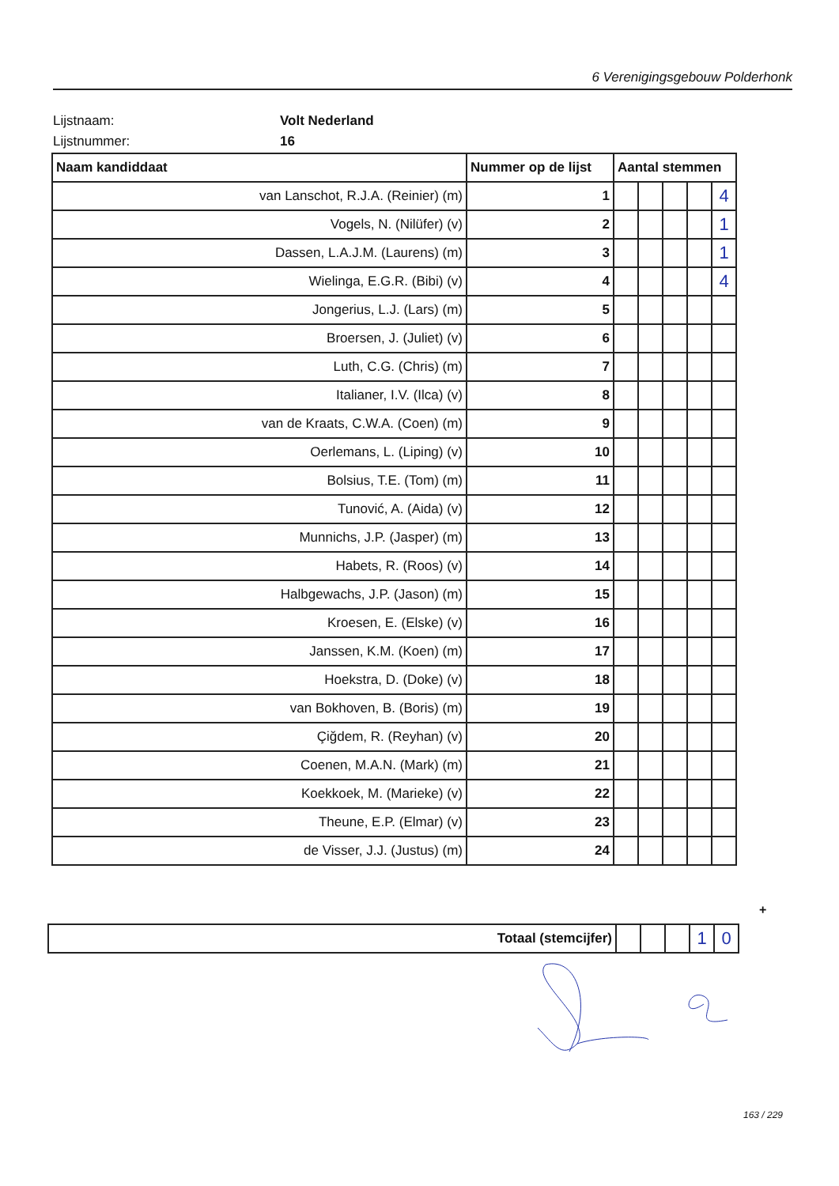6 Verenigingsgebouw Polderhonk
Lijstnaam: Volt Nederland
Lijstnummer: 16
| Naam kandiddaat | Nummer op de lijst | Aantal stemmen | | | | |
| --- | --- | --- | --- | --- | --- | --- |
| van Lanschot, R.J.A. (Reinier) (m) | 1 | | | | | 4 |
| Vogels, N. (Nilüfer) (v) | 2 | | | | | 1 |
| Dassen, L.A.J.M. (Laurens) (m) | 3 | | | | | 1 |
| Wielinga, E.G.R. (Bibi) (v) | 4 | | | | | 4 |
| Jongerius, L.J. (Lars) (m) | 5 | | | | | |
| Broersen, J. (Juliet) (v) | 6 | | | | | |
| Luth, C.G. (Chris) (m) | 7 | | | | | |
| Italianer, I.V. (Ilca) (v) | 8 | | | | | |
| van de Kraats, C.W.A. (Coen) (m) | 9 | | | | | |
| Oerlemans, L. (Liping) (v) | 10 | | | | | |
| Bolsius, T.E. (Tom) (m) | 11 | | | | | |
| Tunović, A. (Aida) (v) | 12 | | | | | |
| Munnichs, J.P. (Jasper) (m) | 13 | | | | | |
| Habets, R. (Roos) (v) | 14 | | | | | |
| Halbgewachs, J.P. (Jason) (m) | 15 | | | | | |
| Kroesen, E. (Elske) (v) | 16 | | | | | |
| Janssen, K.M. (Koen) (m) | 17 | | | | | |
| Hoekstra, D. (Doke) (v) | 18 | | | | | |
| van Bokhoven, B. (Boris) (m) | 19 | | | | | |
| Çiğdem, R. (Reyhan) (v) | 20 | | | | | |
| Coenen, M.A.N. (Mark) (m) | 21 | | | | | |
| Koekkoek, M. (Marieke) (v) | 22 | | | | | |
| Theune, E.P. (Elmar) (v) | 23 | | | | | |
| de Visser, J.J. (Justus) (m) | 24 | | | | | |
+
| Totaal (stemcijfer) | | | | 1 | 0 |
163 / 229